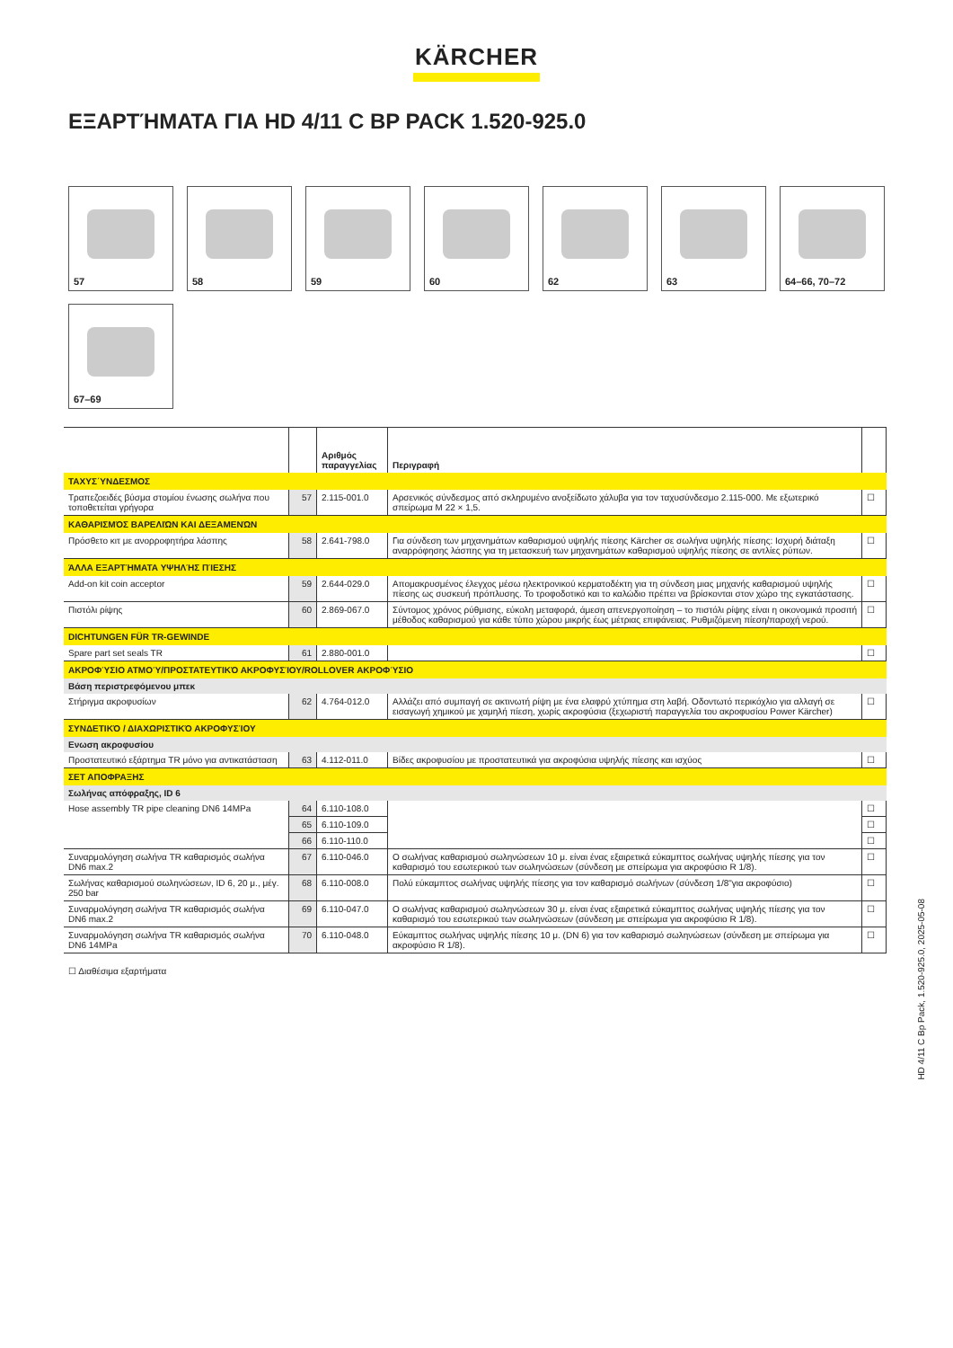KÄRCHER
ΕΞΑΡΤΉΜΑΤΑ ΓΙΑ HD 4/11 C BP PACK 1.520-925.0
57
58
59
60
62
63
64–66, 70–72
67–69
| | | Αριθμός παραγγελίας | Περιγραφή | |
| --- | --- | --- | --- | --- |
| ΤΑΧΥΣ΄ΥΝΔΕΣΜΟΣ | | | | |
| Τραπεζοειδές βύσμα στομίου ένωσης σωλήνα που τοποθετείται γρήγορα | 57 | 2.115-001.0 | Αρσενικός σύνδεσμος από σκληρυμένο ανοξείδωτο χάλυβα για τον ταχυσύνδεσμο 2.115-000. Με εξωτερικό σπείρωμα M 22 × 1,5. | ☐ |
| ΚΑΘΑΡΙΣΜΌΣ ΒΑΡΕΛΙΏΝ ΚΑΙ ΔΕΞΑΜΕΝΏΝ | | | | |
| Πρόσθετο κιτ με ανορροφητήρα λάσπης | 58 | 2.641-798.0 | Για σύνδεση των μηχανημάτων καθαρισμού υψηλής πίεσης Kärcher σε σωλήνα υψηλής πίεσης: Ισχυρή διάταξη αναρρόφησης λάσπης για τη μετασκευή των μηχανημάτων καθαρισμού υψηλής πίεσης σε αντλίες ρύπων. | ☐ |
| ΆΛΛΑ ΕΞΑΡΤΉΜΑΤΑ ΥΨΗΛΉΣ ΠΊΕΣΗΣ | | | | |
| Add-on kit coin acceptor | 59 | 2.644-029.0 | Απομακρυσμένος έλεγχος μέσω ηλεκτρονικού κερματοδέκτη για τη σύνδεση μιας μηχανής καθαρισμού υψηλής πίεσης ως συσκευή πρόπλυσης. Το τροφοδοτικό και το καλώδιο πρέπει να βρίσκονται στον χώρο της εγκατάστασης. | ☐ |
| Πιστόλι ρίψης | 60 | 2.869-067.0 | Σύντομος χρόνος ρύθμισης, εύκολη μεταφορά, άμεση απενεργοποίηση – το πιστόλι ρίψης είναι η οικονομικά προσιτή μέθοδος καθαρισμού για κάθε τύπο χώρου μικρής έως μέτριας επιφάνειας. Ρυθμιζόμενη πίεση/παροχή νερού. | ☐ |
| DICHTUNGEN FÜR TR-GEWINDE | | | | |
| Spare part set seals TR | 61 | 2.880-001.0 | | ☐ |
| ΑΚΡΟΦΎΣΙΟ ΑΤΜΟΎ/ΠΡΟΣΤΑΤΕΥΤΙΚΌ ΑΚΡΟΦΥΣΊΟΥ/ROLLOVER ΑΚΡΟΦΎΣΙΟ | | | | |
| Βάση περιστρεφόμενου μπεκ | | | | |
| Στήριγμα ακροφυσίων | 62 | 4.764-012.0 | Αλλάζει από συμπαγή σε ακτινωτή ρίψη με ένα ελαφρύ χτύπημα στη λαβή. Οδοντωτό περικόχλιο για αλλαγή σε εισαγωγή χημικού με χαμηλή πίεση, χωρίς ακροφύσια (ξεχωριστή παραγγελία του ακροφυσίου Power Kärcher) | ☐ |
| ΣΥΝΔΕΤΙΚΌ / ΔΙΑΧΩΡΙΣΤΙΚΌ ΑΚΡΟΦΥΣΊΟΥ | | | | |
| Ενωση ακροφυσίου | | | | |
| Προστατευτικό εξάρτημα TR μόνο για αντικατάσταση | 63 | 4.112-011.0 | Βίδες ακροφυσίου με προστατευτικά για ακροφύσια υψηλής πίεσης και ισχύος | ☐ |
| ΣΕΤ ΑΠΟΦΡΑΞΗΣ | | | | |
| Σωλήνας απόφραξης, ID 6 | | | | |
| Hose assembly TR pipe cleaning DN6 14MPa | 64 | 6.110-108.0 | | ☐ |
| | 65 | 6.110-109.0 | | ☐ |
| | 66 | 6.110-110.0 | | ☐ |
| Συναρμολόγηση σωλήνα TR καθαρισμός σωλήνα DN6 max.2 | 67 | 6.110-046.0 | Ο σωλήνας καθαρισμού σωληνώσεων 10 μ. είναι ένας εξαιρετικά εύκαμπτος σωλήνας υψηλής πίεσης για τον καθαρισμό του εσωτερικού των σωληνώσεων (σύνδεση με σπείρωμα για ακροφύσιο R 1/8). | ☐ |
| Σωλήνας καθαρισμού σωληνώσεων, ID 6, 20 μ., μέγ. 250 bar | 68 | 6.110-008.0 | Πολύ εύκαμπτος σωλήνας υψηλής πίεσης για τον καθαρισμό σωλήνων (σύνδεση 1/8"για ακροφύσιο) | ☐ |
| Συναρμολόγηση σωλήνα TR καθαρισμός σωλήνα DN6 max.2 | 69 | 6.110-047.0 | Ο σωλήνας καθαρισμού σωληνώσεων 30 μ. είναι ένας εξαιρετικά εύκαμπτος σωλήνας υψηλής πίεσης για τον καθαρισμό του εσωτερικού των σωληνώσεων (σύνδεση με σπείρωμα για ακροφύσιο R 1/8). | ☐ |
| Συναρμολόγηση σωλήνα TR καθαρισμός σωλήνα DN6 14MPa | 70 | 6.110-048.0 | Εύκαμπτος σωλήνας υψηλής πίεσης 10 μ. (DN 6) για τον καθαρισμό σωληνώσεων (σύνδεση με σπείρωμα για ακροφύσιο R 1/8). | ☐ |
☐ Διαθέσιμα εξαρτήματα
HD 4/11 C Bp Pack, 1.520-925.0, 2025-05-08